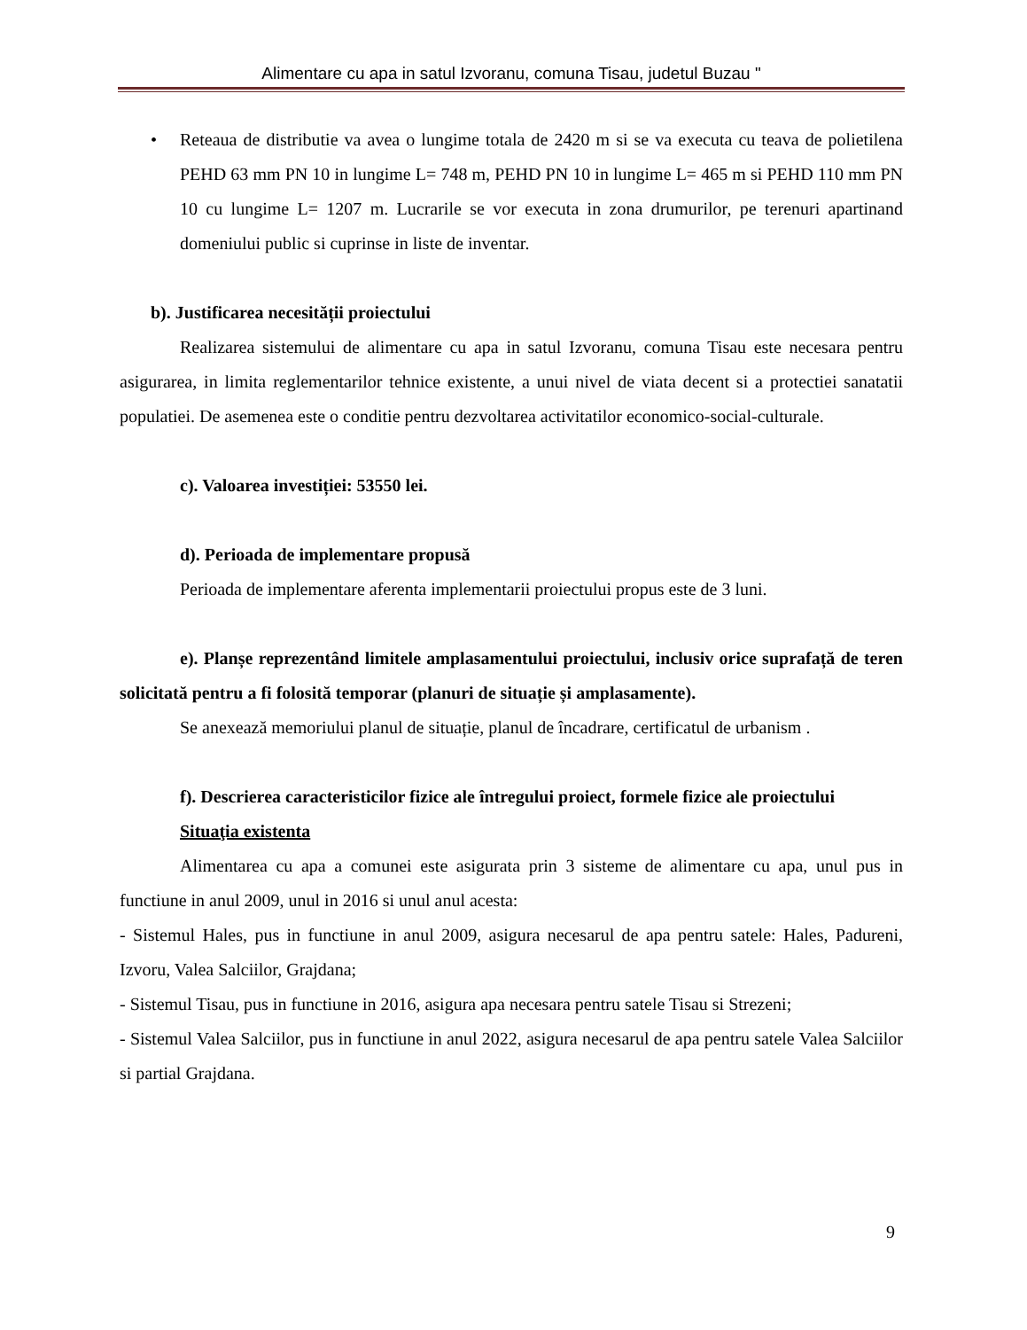Alimentare cu apa in satul Izvoranu, comuna Tisau, judetul Buzau "
• Reteaua de distributie va avea o lungime totala de 2420 m si se va executa cu teava de polietilena PEHD 63 mm PN 10 in lungime L= 748 m, PEHD PN 10 in lungime L= 465 m si PEHD 110 mm PN 10 cu lungime L= 1207 m. Lucrarile se vor executa in zona drumurilor, pe terenuri apartinand domeniului public si cuprinse in liste de inventar.
b). Justificarea necesității proiectului
Realizarea sistemului de alimentare cu apa in satul Izvoranu, comuna Tisau este necesara pentru asigurarea, in limita reglementarilor tehnice existente, a unui nivel de viata decent si a protectiei sanatatii populatiei. De asemenea este o conditie pentru dezvoltarea activitatilor economico-social-culturale.
c). Valoarea investiției: 53550 lei.
d). Perioada de implementare propusă
Perioada de implementare aferenta implementarii proiectului propus este de 3 luni.
e). Planșe reprezentând limitele amplasamentului proiectului, inclusiv orice suprafață de teren solicitată pentru a fi folosită temporar (planuri de situație și amplasamente).
Se anexează memoriului planul de situație, planul de încadrare, certificatul de urbanism .
f). Descrierea caracteristicilor fizice ale întregului proiect, formele fizice ale proiectului
Situaţia existenta
Alimentarea cu apa a comunei este asigurata prin 3 sisteme de alimentare cu apa, unul pus in functiune in anul 2009, unul in 2016 si unul anul acesta:
- Sistemul Hales, pus in functiune in anul 2009, asigura necesarul de apa pentru satele: Hales, Padureni, Izvoru, Valea Salciilor, Grajdana;
- Sistemul Tisau, pus in functiune in 2016, asigura apa necesara pentru satele Tisau si Strezeni;
- Sistemul Valea Salciilor, pus in functiune in anul 2022, asigura necesarul de apa pentru satele Valea Salciilor si partial Grajdana.
9